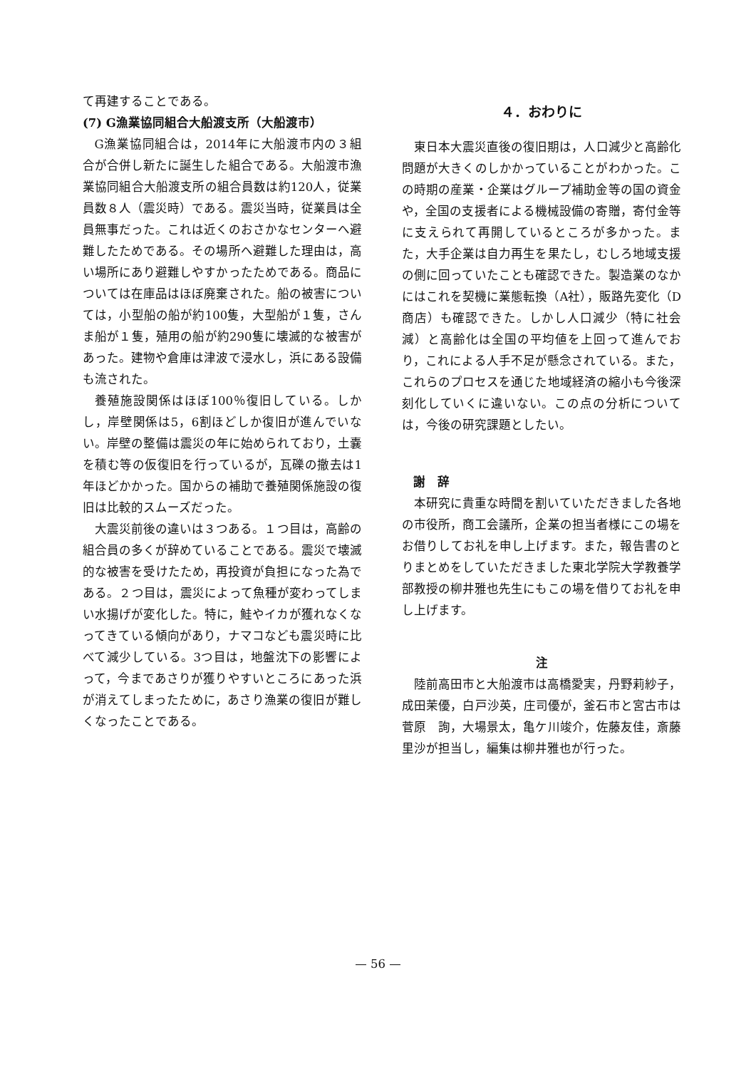て再建することである。
(7) G漁業協同組合大船渡支所（大船渡市）
G漁業協同組合は，2014年に大船渡市内の３組合が合併し新たに誕生した組合である。大船渡市漁業協同組合大船渡支所の組合員数は約120人，従業員数８人（震災時）である。震災当時，従業員は全員無事だった。これは近くのおさかなセンターへ避難したためである。その場所へ避難した理由は，高い場所にあり避難しやすかったためである。商品については在庫品はほぼ廃棄された。船の被害については，小型船の船が約100隻，大型船が１隻，さんま船が１隻，殖用の船が約290隻に壊滅的な被害があった。建物や倉庫は津波で浸水し，浜にある設備も流された。
養殖施設関係はほぼ100％復旧している。しかし，岸壁関係は5，6割ほどしか復旧が進んでいない。岸壁の整備は震災の年に始められており，土嚢を積む等の仮復旧を行っているが，瓦礫の撤去は1年ほどかかった。国からの補助で養殖関係施設の復旧は比較的スムーズだった。
大震災前後の違いは３つある。１つ目は，高齢の組合員の多くが辞めていることである。震災で壊滅的な被害を受けたため，再投資が負担になった為である。２つ目は，震災によって魚種が変わってしまい水揚げが変化した。特に，鮭やイカが獲れなくなってきている傾向があり，ナマコなども震災時に比べて減少している。3つ目は，地盤沈下の影響によって，今まであさりが獲りやすいところにあった浜が消えてしまったために，あさり漁業の復旧が難しくなったことである。
４．おわりに
東日本大震災直後の復旧期は，人口減少と高齢化問題が大きくのしかかっていることがわかった。この時期の産業・企業はグループ補助金等の国の資金や，全国の支援者による機械設備の寄贈，寄付金等に支えられて再開しているところが多かった。また，大手企業は自力再生を果たし，むしろ地域支援の側に回っていたことも確認できた。製造業のなかにはこれを契機に業態転換（A社），販路先変化（D商店）も確認できた。しかし人口減少（特に社会減）と高齢化は全国の平均値を上回って進んでおり，これによる人手不足が懸念されている。また，これらのプロセスを通じた地域経済の縮小も今後深刻化していくに違いない。この点の分析については，今後の研究課題としたい。
謝　辞
本研究に貴重な時間を割いていただきました各地の市役所，商工会議所，企業の担当者様にこの場をお借りしてお礼を申し上げます。また，報告書のとりまとめをしていただきました東北学院大学教養学部教授の柳井雅也先生にもこの場を借りてお礼を申し上げます。
注
陸前高田市と大船渡市は高橋愛実，丹野莉紗子，成田茉優，白戸沙英，庄司優が，釜石市と宮古市は菅原　詢，大場景太，亀ケ川竣介，佐藤友佳，斎藤里沙が担当し，編集は柳井雅也が行った。
— 56 —